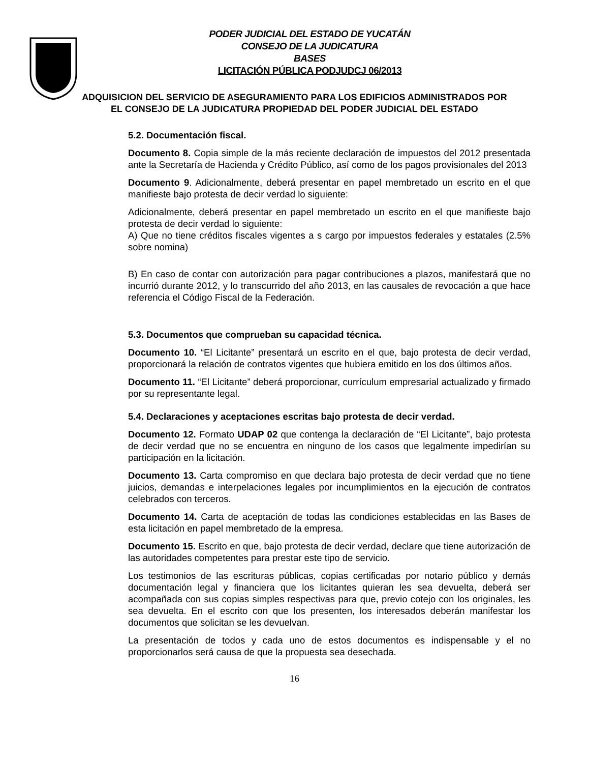PODER JUDICIAL DEL ESTADO DE YUCATÁN
CONSEJO DE LA JUDICATURA
BASES
LICITACIÓN PÚBLICA PODJUDCJ 06/2013
ADQUISICION DEL SERVICIO DE ASEGURAMIENTO PARA LOS EDIFICIOS ADMINISTRADOS POR EL CONSEJO DE LA JUDICATURA PROPIEDAD DEL PODER JUDICIAL DEL ESTADO
5.2. Documentación fiscal.
Documento 8. Copia simple de la más reciente declaración de impuestos del 2012 presentada ante la Secretaría de Hacienda y Crédito Público, así como de los pagos provisionales del 2013
Documento 9. Adicionalmente, deberá presentar en papel membretado un escrito en el que manifieste bajo protesta de decir verdad lo siguiente:
Adicionalmente, deberá presentar en papel membretado un escrito en el que manifieste bajo protesta de decir verdad lo siguiente:
A) Que no tiene créditos fiscales vigentes a s cargo por impuestos federales y estatales (2.5% sobre nomina)
B) En caso de contar con autorización para pagar contribuciones a plazos, manifestará que no incurrió durante 2012, y lo transcurrido del año 2013, en las causales de revocación a que hace referencia el Código Fiscal de la Federación.
5.3. Documentos que comprueban su capacidad técnica.
Documento 10. “El Licitante” presentará un escrito en el que, bajo protesta de decir verdad, proporcionará la relación de contratos vigentes que hubiera emitido en los dos últimos años.
Documento 11. “El Licitante” deberá proporcionar, currículum empresarial actualizado y firmado por su representante legal.
5.4. Declaraciones y aceptaciones escritas bajo protesta de decir verdad.
Documento 12. Formato UDAP 02 que contenga la declaración de “El Licitante”, bajo protesta de decir verdad que no se encuentra en ninguno de los casos que legalmente impedirían su participación en la licitación.
Documento 13. Carta compromiso en que declara bajo protesta de decir verdad que no tiene juicios, demandas e interpelaciones legales por incumplimientos en la ejecución de contratos celebrados con terceros.
Documento 14. Carta de aceptación de todas las condiciones establecidas en las Bases de esta licitación en papel membretado de la empresa.
Documento 15. Escrito en que, bajo protesta de decir verdad, declare que tiene autorización de las autoridades competentes para prestar este tipo de servicio.
Los testimonios de las escrituras públicas, copias certificadas por notario público y demás documentación legal y financiera que los licitantes quieran les sea devuelta, deberá ser acompañada con sus copias simples respectivas para que, previo cotejo con los originales, les sea devuelta. En el escrito con que los presenten, los interesados deberán manifestar los documentos que solicitan se les devuelvan.
La presentación de todos y cada uno de estos documentos es indispensable y el no proporcionarlos será causa de que la propuesta sea desechada.
16